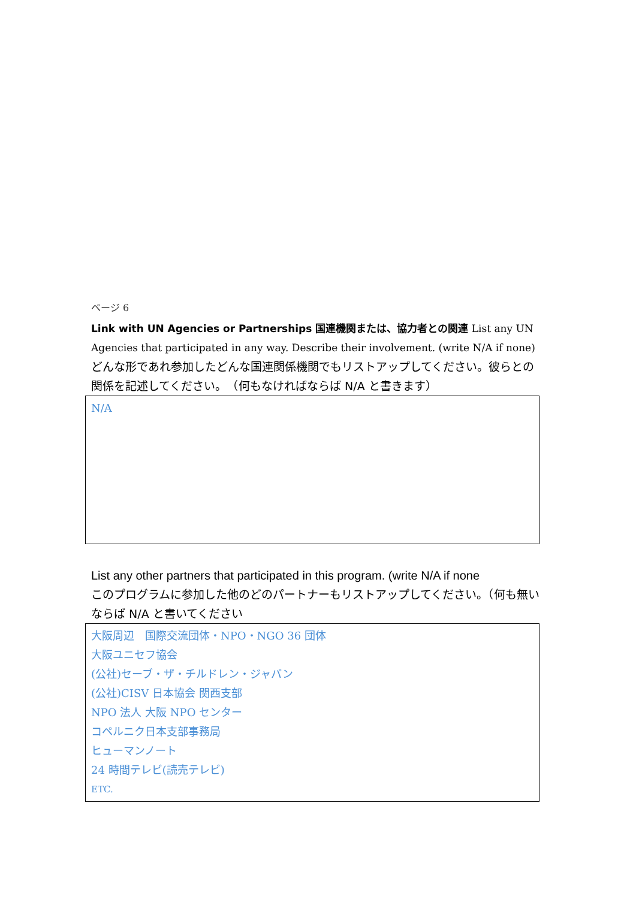ページ 6
Link with UN Agencies or Partnerships 国連機関または、協力者との関連 List any UN Agencies that participated in any way. Describe their involvement. (write N/A if none)
どんな形であれ参加したどんな国連関係機関でもリストアップしてください。彼らとの関係を記述してください。　（何もなければならば N/A と書きます）
N/A
List any other partners that participated in this program. (write N/A if none
このプログラムに参加した他のどのパートナーもリストアップしてください。（何も無いならば N/A と書いてください
大阪周辺　国際交流団体・NPO・NGO 36 団体
大阪ユニセフ協会
(公社)セーブ・ザ・チルドレン・ジャパン
(公社)CISV 日本協会 関西支部
NPO 法人 大阪 NPO センター
コペルニク日本支部事務局
ヒューマンノート
24 時間テレビ(読売テレビ)
ETC.